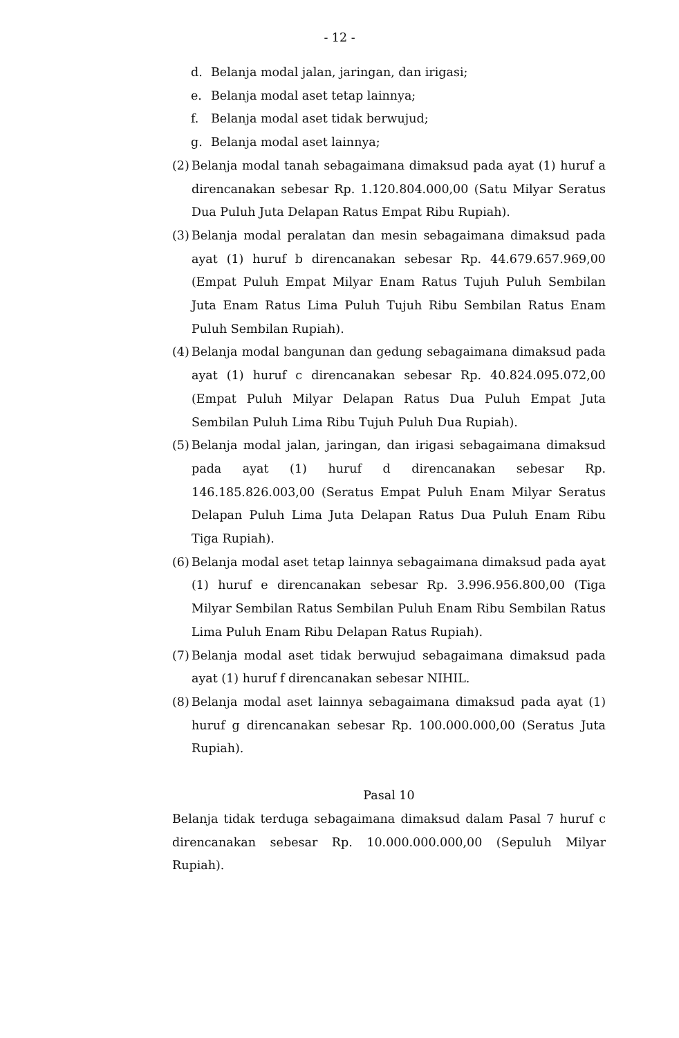- 12 -
d. Belanja modal jalan, jaringan, dan irigasi;
e. Belanja modal aset tetap lainnya;
f. Belanja modal aset tidak berwujud;
g. Belanja modal aset lainnya;
(2) Belanja modal tanah sebagaimana dimaksud pada ayat (1) huruf a direncanakan sebesar Rp. 1.120.804.000,00 (Satu Milyar Seratus Dua Puluh Juta Delapan Ratus Empat Ribu Rupiah).
(3) Belanja modal peralatan dan mesin sebagaimana dimaksud pada ayat (1) huruf b direncanakan sebesar Rp. 44.679.657.969,00 (Empat Puluh Empat Milyar Enam Ratus Tujuh Puluh Sembilan Juta Enam Ratus Lima Puluh Tujuh Ribu Sembilan Ratus Enam Puluh Sembilan Rupiah).
(4) Belanja modal bangunan dan gedung sebagaimana dimaksud pada ayat (1) huruf c direncanakan sebesar Rp. 40.824.095.072,00 (Empat Puluh Milyar Delapan Ratus Dua Puluh Empat Juta Sembilan Puluh Lima Ribu Tujuh Puluh Dua Rupiah).
(5) Belanja modal jalan, jaringan, dan irigasi sebagaimana dimaksud pada ayat (1) huruf d direncanakan sebesar Rp. 146.185.826.003,00 (Seratus Empat Puluh Enam Milyar Seratus Delapan Puluh Lima Juta Delapan Ratus Dua Puluh Enam Ribu Tiga Rupiah).
(6) Belanja modal aset tetap lainnya sebagaimana dimaksud pada ayat (1) huruf e direncanakan sebesar Rp. 3.996.956.800,00 (Tiga Milyar Sembilan Ratus Sembilan Puluh Enam Ribu Sembilan Ratus Lima Puluh Enam Ribu Delapan Ratus Rupiah).
(7) Belanja modal aset tidak berwujud sebagaimana dimaksud pada ayat (1) huruf f direncanakan sebesar NIHIL.
(8) Belanja modal aset lainnya sebagaimana dimaksud pada ayat (1) huruf g direncanakan sebesar Rp. 100.000.000,00 (Seratus Juta Rupiah).
Pasal 10
Belanja tidak terduga sebagaimana dimaksud dalam Pasal 7 huruf c direncanakan sebesar Rp. 10.000.000.000,00 (Sepuluh Milyar Rupiah).